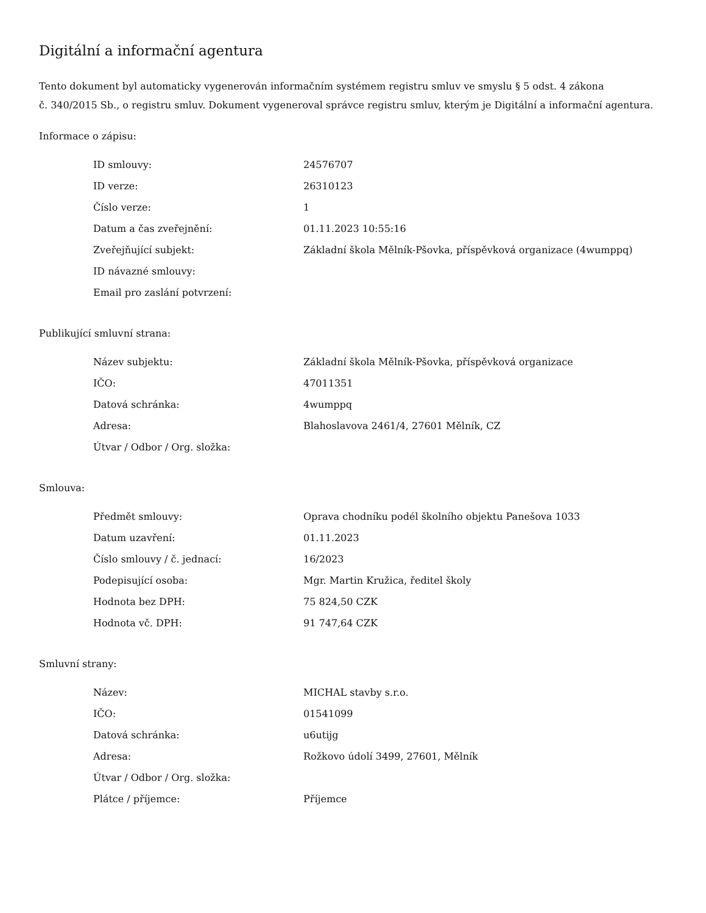Digitální a informační agentura
Tento dokument byl automaticky vygenerován informačním systémem registru smluv ve smyslu § 5 odst. 4 zákona
č. 340/2015 Sb., o registru smluv. Dokument vygeneroval správce registru smluv, kterým je Digitální a informační agentura.
Informace o zápisu:
| ID smlouvy: | 24576707 |
| ID verze: | 26310123 |
| Číslo verze: | 1 |
| Datum a čas zveřejnění: | 01.11.2023 10:55:16 |
| Zveřejňující subjekt: | Základní škola Mělník-Pšovka, příspěvková organizace (4wumppq) |
| ID návazné smlouvy: | |
| Email pro zaslání potvrzení: | |
Publikující smluvní strana:
| Název subjektu: | Základní škola Mělník-Pšovka, příspěvková organizace |
| IČO: | 47011351 |
| Datová schránka: | 4wumppq |
| Adresa: | Blahoslavova 2461/4, 27601 Mělník, CZ |
| Útvar / Odbor / Org. složka: | |
Smlouva:
| Předmět smlouvy: | Oprava chodníku podél školního objektu Panešova 1033 |
| Datum uzavření: | 01.11.2023 |
| Číslo smlouvy / č. jednací: | 16/2023 |
| Podepisující osoba: | Mgr. Martin Kružica, ředitel školy |
| Hodnota bez DPH: | 75 824,50 CZK |
| Hodnota vč. DPH: | 91 747,64 CZK |
Smluvní strany:
| Název: | MICHAL stavby s.r.o. |
| IČO: | 01541099 |
| Datová schránka: | u6utijg |
| Adresa: | Rožkovo údolí 3499, 27601, Mělník |
| Útvar / Odbor / Org. složka: | |
| Plátce / příjemce: | Příjemce |